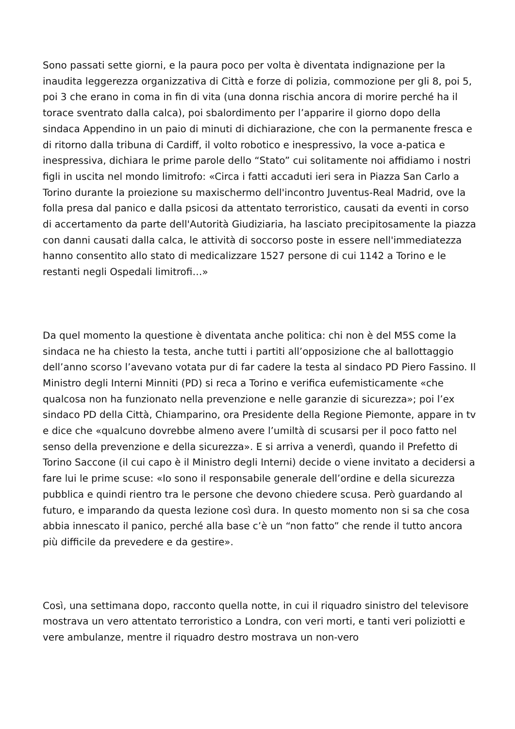Sono passati sette giorni, e la paura poco per volta è diventata indignazione per la inaudita leggerezza organizzativa di Città e forze di polizia, commozione per gli 8, poi 5, poi 3 che erano in coma in fin di vita (una donna rischia ancora di morire perché ha il torace sventrato dalla calca), poi sbalordimento per l’apparire il giorno dopo della sindaca Appendino in un paio di minuti di dichiarazione, che con la permanente fresca e di ritorno dalla tribuna di Cardiff, il volto robotico e inespressivo, la voce a-patica e inespressiva, dichiara le prime parole dello “Stato” cui solitamente noi affidiamo i nostri figli in uscita nel mondo limitrofo: «Circa i fatti accaduti ieri sera in Piazza San Carlo a Torino durante la proiezione su maxischermo dell'incontro Juventus-Real Madrid, ove la folla presa dal panico e dalla psicosi da attentato terroristico, causati da eventi in corso di accertamento da parte dell'Autorità Giudiziaria, ha lasciato precipitosamente la piazza con danni causati dalla calca, le attività di soccorso poste in essere nell'immediatezza hanno consentito allo stato di medicalizzare 1527 persone di cui 1142 a Torino e le restanti negli Ospedali limitrofi…»
Da quel momento la questione è diventata anche politica: chi non è del M5S come la sindaca ne ha chiesto la testa, anche tutti i partiti all’opposizione che al ballottaggio dell’anno scorso l’avevano votata pur di far cadere la testa al sindaco PD Piero Fassino. Il Ministro degli Interni Minniti (PD) si reca a Torino e verifica eufemisticamente «che qualcosa non ha funzionato nella prevenzione e nelle garanzie di sicurezza»; poi l’ex sindaco PD della Città, Chiamparino, ora Presidente della Regione Piemonte, appare in tv e dice che «qualcuno dovrebbe almeno avere l’umiltà di scusarsi per il poco fatto nel senso della prevenzione e della sicurezza». E si arriva a venerdì, quando il Prefetto di Torino Saccone (il cui capo è il Ministro degli Interni) decide o viene invitato a decidersi a fare lui le prime scuse: «Io sono il responsabile generale dell’ordine e della sicurezza pubblica e quindi rientro tra le persone che devono chiedere scusa. Però guardando al futuro, e imparando da questa lezione così dura. In questo momento non si sa che cosa abbia innescato il panico, perché alla base c’è un “non fatto” che rende il tutto ancora più difficile da prevedere e da gestire».
Così, una settimana dopo, racconto quella notte, in cui il riquadro sinistro del televisore mostrava un vero attentato terroristico a Londra, con veri morti, e tanti veri poliziotti e vere ambulanze, mentre il riquadro destro mostrava un non-vero